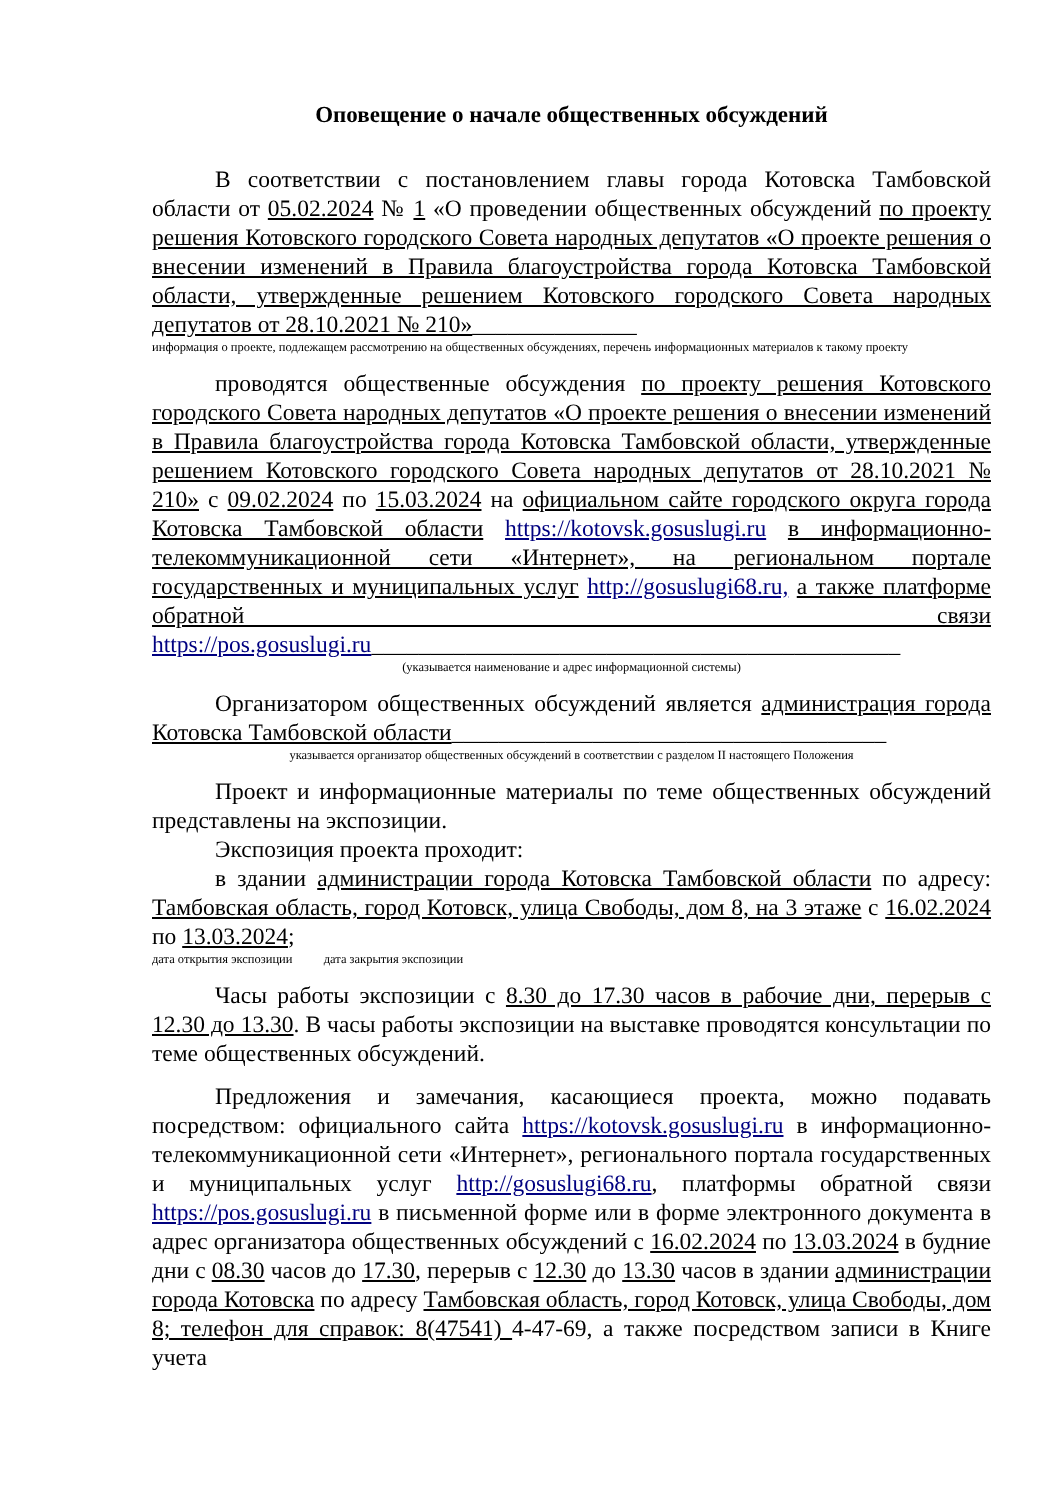Оповещение о начале общественных обсуждений
В соответствии с постановлением главы города Котовска Тамбовской области от 05.02.2024 № 1 «О проведении общественных обсуждений по проекту решения Котовского городского Совета народных депутатов «О проекте решения о внесении изменений в Правила благоустройства города Котовска Тамбовской области, утвержденные решением Котовского городского Совета народных депутатов от 28.10.2021 № 210»______________
информация о проекте, подлежащем рассмотрению на общественных обсуждениях, перечень информационных материалов к такому проекту
проводятся общественные обсуждения по проекту решения Котовского городского Совета народных депутатов «О проекте решения о внесении изменений в Правила благоустройства города Котовска Тамбовской области, утвержденные решением Котовского городского Совета народных депутатов от 28.10.2021 № 210» с 09.02.2024 по 15.03.2024 на официальном сайте городского округа города Котовска Тамбовской области https://kotovsk.gosuslugi.ru в информационно-телекоммуникационной сети «Интернет», на региональном портале государственных и муниципальных услуг http://gosuslugi68.ru, а также платформе обратной связи https://pos.gosuslugi.ru_____________________________________________
(указывается наименование и адрес информационной системы)
Организатором общественных обсуждений является администрация города Котовска Тамбовской области_____________________________________
указывается организатор общественных обсуждений в соответствии с разделом II настоящего Положения
Проект и информационные материалы по теме общественных обсуждений представлены на экспозиции.
Экспозиция проекта проходит:
в здании администрации города Котовска Тамбовской области по адресу: Тамбовская область, город Котовск, улица Свободы, дом 8, на 3 этаже с 16.02.2024 по 13.03.2024;
дата открытия экспозиции дата закрытия экспозиции
Часы работы экспозиции с 8.30 до 17.30 часов в рабочие дни, перерыв с 12.30 до 13.30. В часы работы экспозиции на выставке проводятся консультации по теме общественных обсуждений.
Предложения и замечания, касающиеся проекта, можно подавать посредством: официального сайта https://kotovsk.gosuslugi.ru в информационно-телекоммуникационной сети «Интернет», регионального портала государственных и муниципальных услуг http://gosuslugi68.ru, платформы обратной связи https://pos.gosuslugi.ru в письменной форме или в форме электронного документа в адрес организатора общественных обсуждений с 16.02.2024 по 13.03.2024 в будние дни с 08.30 часов до 17.30, перерыв с 12.30 до 13.30 часов в здании администрации города Котовска по адресу Тамбовская область, город Котовск, улица Свободы, дом 8; телефон для справок: 8(47541) 4-47-69, а также посредством записи в Книге учета